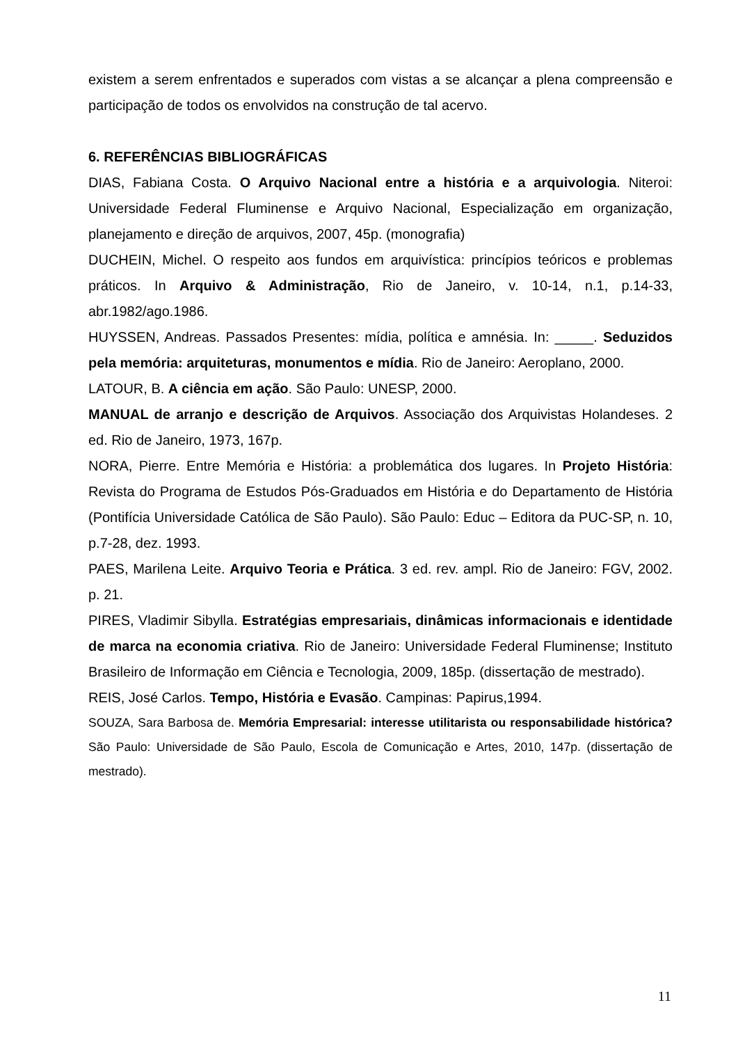existem a serem enfrentados e superados com vistas a se alcançar a plena compreensão e participação de todos os envolvidos na construção de tal acervo.
6. REFERÊNCIAS BIBLIOGRÁFICAS
DIAS, Fabiana Costa. O Arquivo Nacional entre a história e a arquivologia. Niteroi: Universidade Federal Fluminense e Arquivo Nacional, Especialização em organização, planejamento e direção de arquivos, 2007, 45p. (monografia)
DUCHEIN, Michel. O respeito aos fundos em arquivística: princípios teóricos e problemas práticos. In Arquivo & Administração, Rio de Janeiro, v. 10-14, n.1, p.14-33, abr.1982/ago.1986.
HUYSSEN, Andreas. Passados Presentes: mídia, política e amnésia. In: _____. Seduzidos pela memória: arquiteturas, monumentos e mídia. Rio de Janeiro: Aeroplano, 2000.
LATOUR, B. A ciência em ação. São Paulo: UNESP, 2000.
MANUAL de arranjo e descrição de Arquivos. Associação dos Arquivistas Holandeses. 2 ed. Rio de Janeiro, 1973, 167p.
NORA, Pierre. Entre Memória e História: a problemática dos lugares. In Projeto História: Revista do Programa de Estudos Pós-Graduados em História e do Departamento de História (Pontifícia Universidade Católica de São Paulo). São Paulo: Educ – Editora da PUC-SP, n. 10, p.7-28, dez. 1993.
PAES, Marilena Leite. Arquivo Teoria e Prática. 3 ed. rev. ampl. Rio de Janeiro: FGV, 2002. p. 21.
PIRES, Vladimir Sibylla. Estratégias empresariais, dinâmicas informacionais e identidade de marca na economia criativa. Rio de Janeiro: Universidade Federal Fluminense; Instituto Brasileiro de Informação em Ciência e Tecnologia, 2009, 185p. (dissertação de mestrado).
REIS, José Carlos. Tempo, História e Evasão. Campinas: Papirus,1994.
SOUZA, Sara Barbosa de. Memória Empresarial: interesse utilitarista ou responsabilidade histórica? São Paulo: Universidade de São Paulo, Escola de Comunicação e Artes, 2010, 147p. (dissertação de mestrado).
11